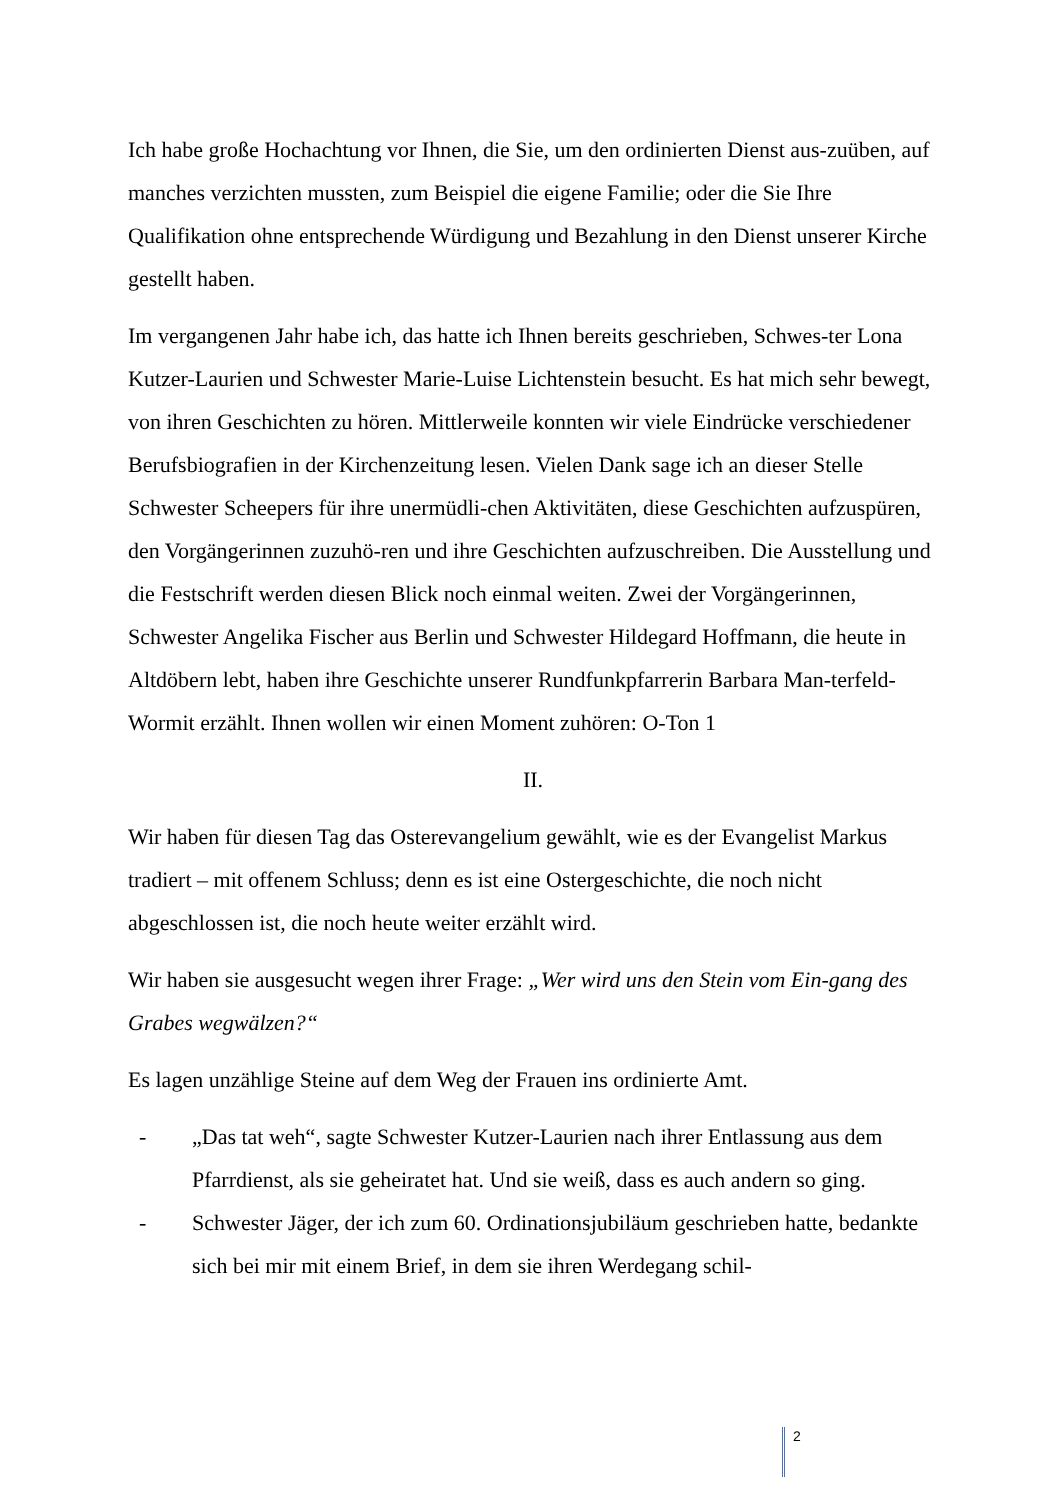Ich habe große Hochachtung vor Ihnen, die Sie, um den ordinierten Dienst aus-zuüben, auf manches verzichten mussten, zum Beispiel die eigene Familie; oder die Sie Ihre Qualifikation ohne entsprechende Würdigung und Bezahlung in den Dienst unserer Kirche gestellt haben.
Im vergangenen Jahr habe ich, das hatte ich Ihnen bereits geschrieben, Schwes-ter Lona Kutzer-Laurien und Schwester Marie-Luise Lichtenstein besucht. Es hat mich sehr bewegt, von ihren Geschichten zu hören. Mittlerweile konnten wir viele Eindrücke verschiedener Berufsbiografien in der Kirchenzeitung lesen. Vielen Dank sage ich an dieser Stelle Schwester Scheepers für ihre unermüdli-chen Aktivitäten, diese Geschichten aufzuspüren, den Vorgängerinnen zuzuhö-ren und ihre Geschichten aufzuschreiben. Die Ausstellung und die Festschrift werden diesen Blick noch einmal weiten. Zwei der Vorgängerinnen, Schwester Angelika Fischer aus Berlin und Schwester Hildegard Hoffmann, die heute in Altdöbern lebt, haben ihre Geschichte unserer Rundfunkpfarrerin Barbara Man-terfeld-Wormit erzählt. Ihnen wollen wir einen Moment zuhören: O-Ton 1
II.
Wir haben für diesen Tag das Osterevangelium gewählt, wie es der Evangelist Markus tradiert – mit offenem Schluss; denn es ist eine Ostergeschichte, die noch nicht abgeschlossen ist, die noch heute weiter erzählt wird.
Wir haben sie ausgesucht wegen ihrer Frage: „Wer wird uns den Stein vom Ein-gang des Grabes wegwälzen?“
Es lagen unzählige Steine auf dem Weg der Frauen ins ordinierte Amt.
- „Das tat weh“, sagte Schwester Kutzer-Laurien nach ihrer Entlassung aus dem Pfarrdienst, als sie geheiratet hat. Und sie weiß, dass es auch andern so ging.
- Schwester Jäger, der ich zum 60. Ordinationsjubiläum geschrieben hatte, bedankte sich bei mir mit einem Brief, in dem sie ihren Werdegang schil-
2